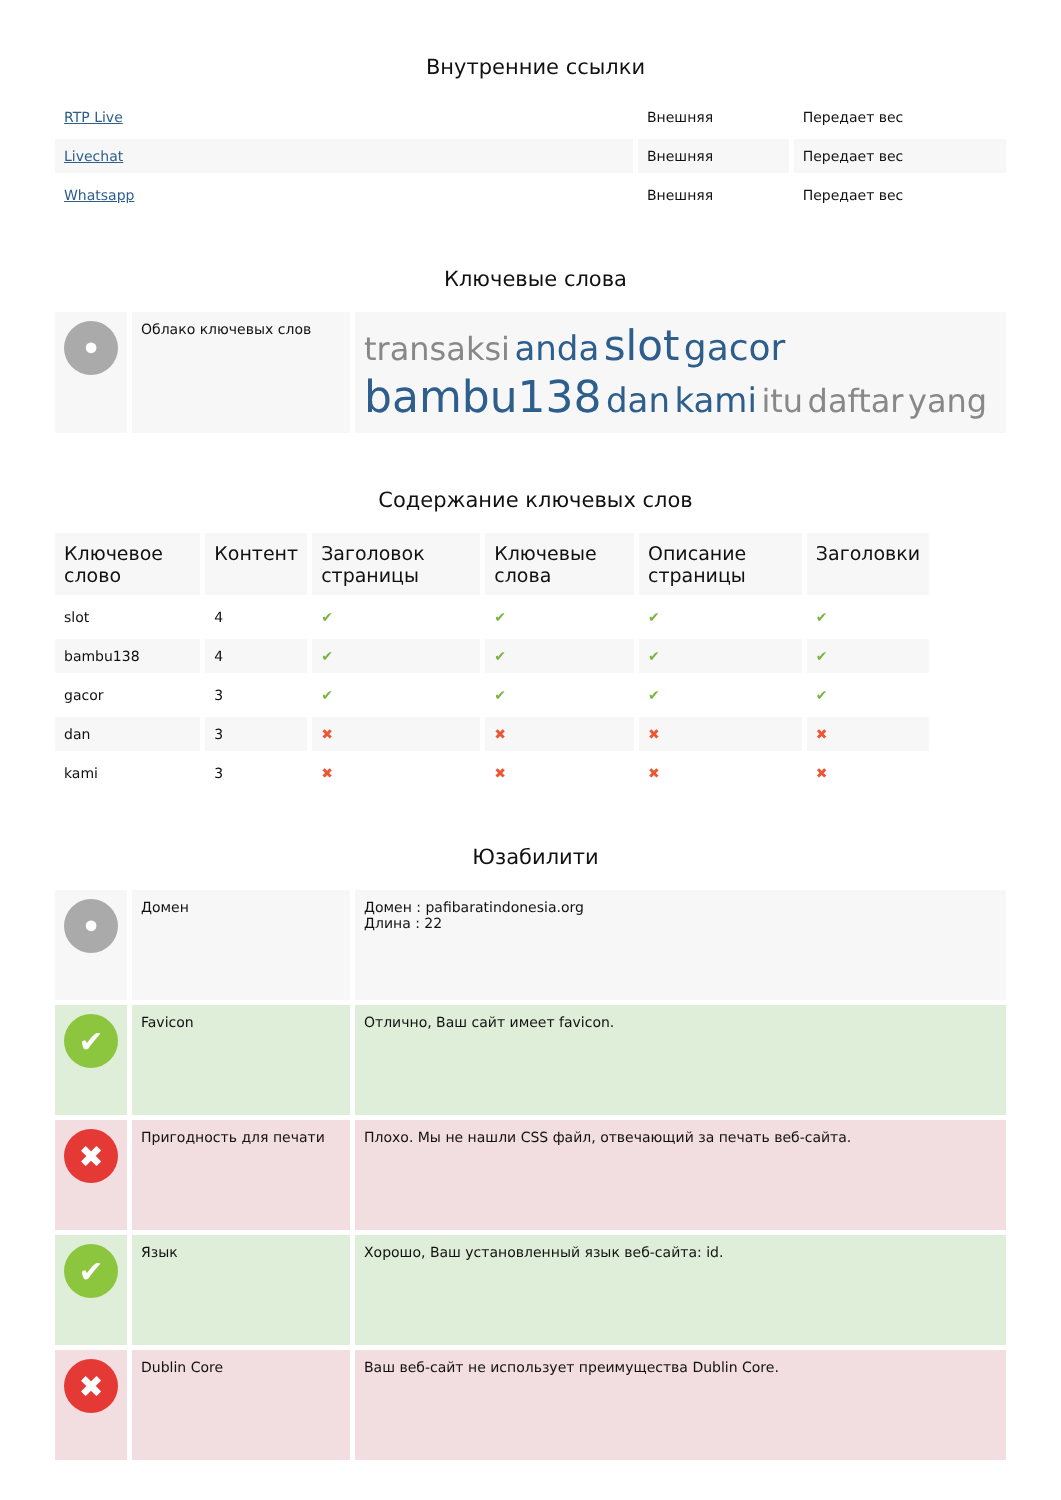Внутренние ссылки
| RTP Live | Внешняя | Передает вес |
| Livechat | Внешняя | Передает вес |
| Whatsapp | Внешняя | Передает вес |
Ключевые слова
| • | Облако ключевых слов | transaksi anda slot gacor bambu138 dan kami itu daftar yang |
Содержание ключевых слов
| Ключевое слово | Контент | Заголовок страницы | Ключевые слова | Описание страницы | Заголовки |
| --- | --- | --- | --- | --- | --- |
| slot | 4 | ✔ | ✔ | ✔ | ✔ |
| bambu138 | 4 | ✔ | ✔ | ✔ | ✔ |
| gacor | 3 | ✔ | ✔ | ✔ | ✔ |
| dan | 3 | ✖ | ✖ | ✖ | ✖ |
| kami | 3 | ✖ | ✖ | ✖ | ✖ |
Юзабилити
| • | Домен | Домен : pafibaratindonesia.org Длина : 22 |
| ✔ | Favicon | Отлично, Ваш сайт имеет favicon. |
| ✖ | Пригодность для печати | Плохо. Мы не нашли CSS файл, отвечающий за печать веб-сайта. |
| ✔ | Язык | Хорошо, Ваш установленный язык веб-сайта: id. |
| ✖ | Dublin Core | Ваш веб-сайт не использует преимущества Dublin Core. |